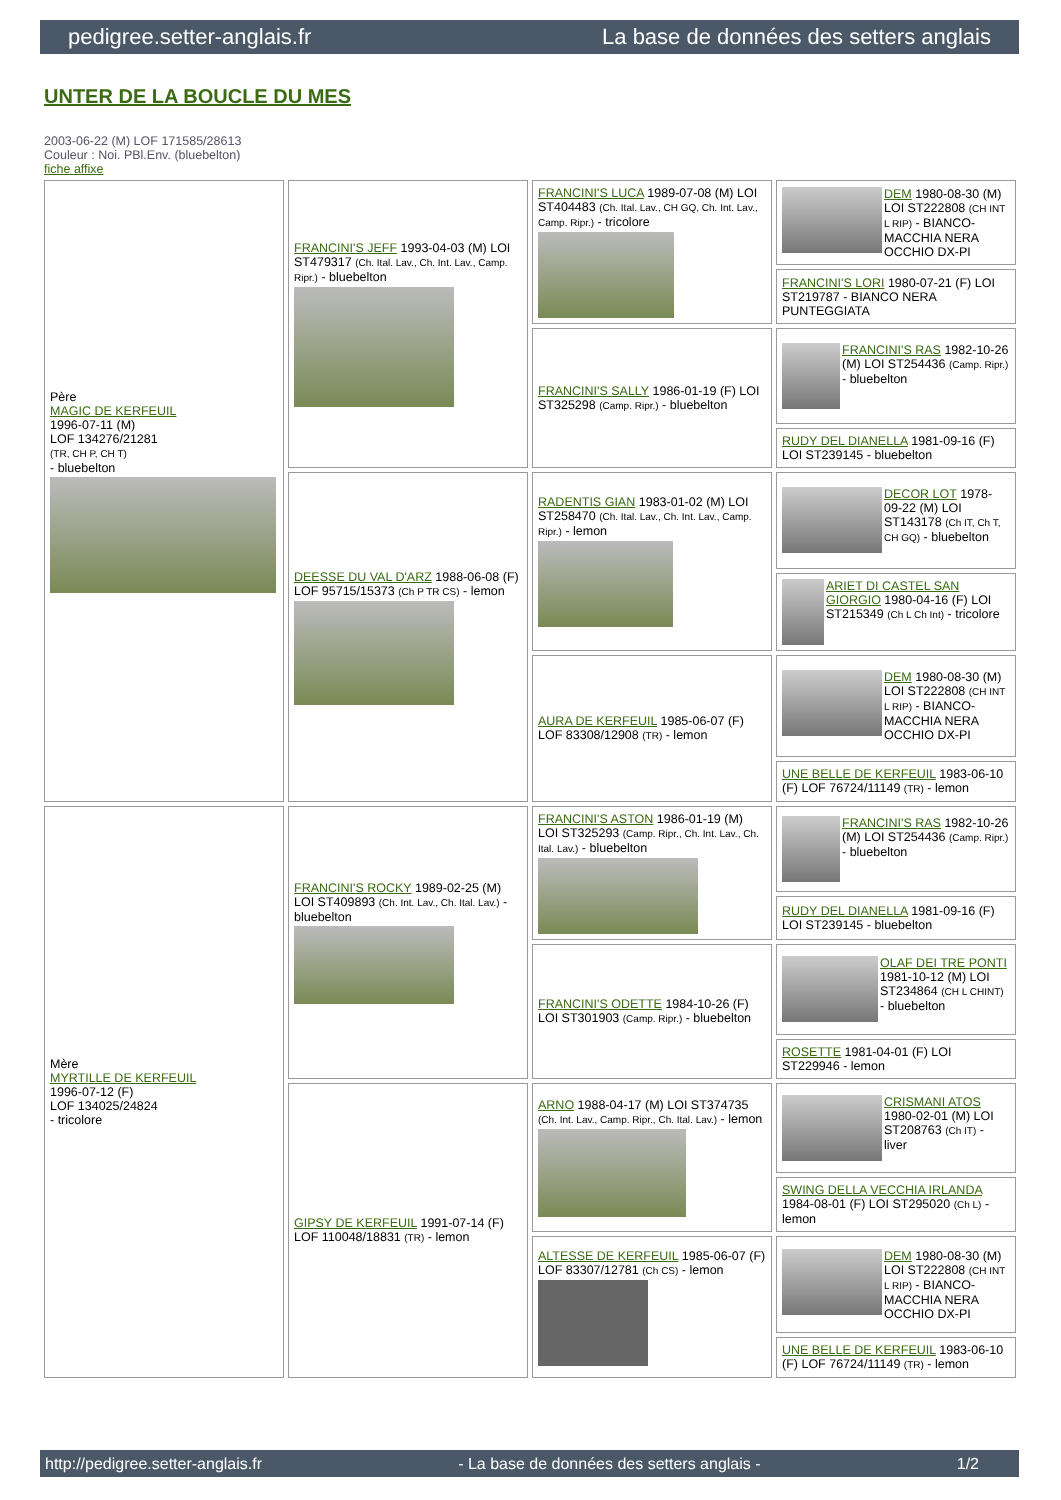pedigree.setter-anglais.fr La base de données des setters anglais
UNTER DE LA BOUCLE DU MES
2003-06-22 (M) LOF 171585/28613
Couleur : Noi. PBl.Env. (bluebelton)
fiche affixe
| Père MAGIC DE KERFEUIL 1996-07-11 (M) LOF 134276/21281 (TR, CH P, CH T) - bluebelton | FRANCINI'S JEFF 1993-04-03 (M) LOI ST479317 (Ch. Ital. Lav., Ch. Int. Lav., Camp. Ripr.) - bluebelton | FRANCINI'S LUCA 1989-07-08 (M) LOI ST404483 (Ch. Ital. Lav., CH GQ, Ch. Int. Lav., Camp. Ripr.) - tricolore | DEM 1980-08-30 (M) LOI ST222808 (CH INT L RIP) - BIANCO-MACCHIA NERA OCCHIO DX-PI |
| | | | FRANCINI'S LORI 1980-07-21 (F) LOI ST219787 - BIANCO NERA PUNTEGGIATA |
| | | FRANCINI'S SALLY 1986-01-19 (F) LOI ST325298 (Camp. Ripr.) - bluebelton | FRANCINI'S RAS 1982-10-26 (M) LOI ST254436 (Camp. Ripr.) - bluebelton |
| | | | RUDY DEL DIANELLA 1981-09-16 (F) LOI ST239145 - bluebelton |
| | DEESSE DU VAL D'ARZ 1988-06-08 (F) LOF 95715/15373 (Ch P TR CS) - lemon | RADENTIS GIAN 1983-01-02 (M) LOI ST258470 (Ch. Ital. Lav., Ch. Int. Lav., Camp. Ripr.) - lemon | DECOR LOT 1978-09-22 (M) LOI ST143178 (Ch IT, Ch T, CH GQ) - bluebelton |
| | | | ARIET DI CASTEL SAN GIORGIO 1980-04-16 (F) LOI ST215349 (Ch L Ch Int) - tricolore |
| | | AURA DE KERFEUIL 1985-06-07 (F) LOF 83308/12908 (TR) - lemon | DEM 1980-08-30 (M) LOI ST222808 (CH INT L RIP) - BIANCO-MACCHIA NERA OCCHIO DX-PI |
| | | | UNE BELLE DE KERFEUIL 1983-06-10 (F) LOF 76724/11149 (TR) - lemon |
| Mère MYRTILLE DE KERFEUIL 1996-07-12 (F) LOF 134025/24824 - tricolore | FRANCINI'S ROCKY 1989-02-25 (M) LOI ST409893 (Ch. Int. Lav., Ch. Ital. Lav.) - bluebelton | FRANCINI'S ASTON 1986-01-19 (M) LOI ST325293 (Camp. Ripr., Ch. Int. Lav., Ch. Ital. Lav.) - bluebelton | FRANCINI'S RAS 1982-10-26 (M) LOI ST254436 (Camp. Ripr.) - bluebelton |
| | | | RUDY DEL DIANELLA 1981-09-16 (F) LOI ST239145 - bluebelton |
| | | FRANCINI'S ODETTE 1984-10-26 (F) LOI ST301903 (Camp. Ripr.) - bluebelton | OLAF DEI TRE PONTI 1981-10-12 (M) LOI ST234864 (CH L CHINT) - bluebelton |
| | | | ROSETTE 1981-04-01 (F) LOI ST229946 - lemon |
| | GIPSY DE KERFEUIL 1991-07-14 (F) LOF 110048/18831 (TR) - lemon | ARNO 1988-04-17 (M) LOI ST374735 (Ch. Int. Lav., Camp. Ripr., Ch. Ital. Lav.) - lemon | CRISMANI ATOS 1980-02-01 (M) LOI ST208763 (Ch IT) - liver |
| | | | SWING DELLA VECCHIA IRLANDA 1984-08-01 (F) LOI ST295020 (Ch L) - lemon |
| | | ALTESSE DE KERFEUIL 1985-06-07 (F) LOF 83307/12781 (Ch CS) - lemon | DEM 1980-08-30 (M) LOI ST222808 (CH INT L RIP) - BIANCO-MACCHIA NERA OCCHIO DX-PI |
| | | | UNE BELLE DE KERFEUIL 1983-06-10 (F) LOF 76724/11149 (TR) - lemon |
http://pedigree.setter-anglais.fr - La base de données des setters anglais - 1/2